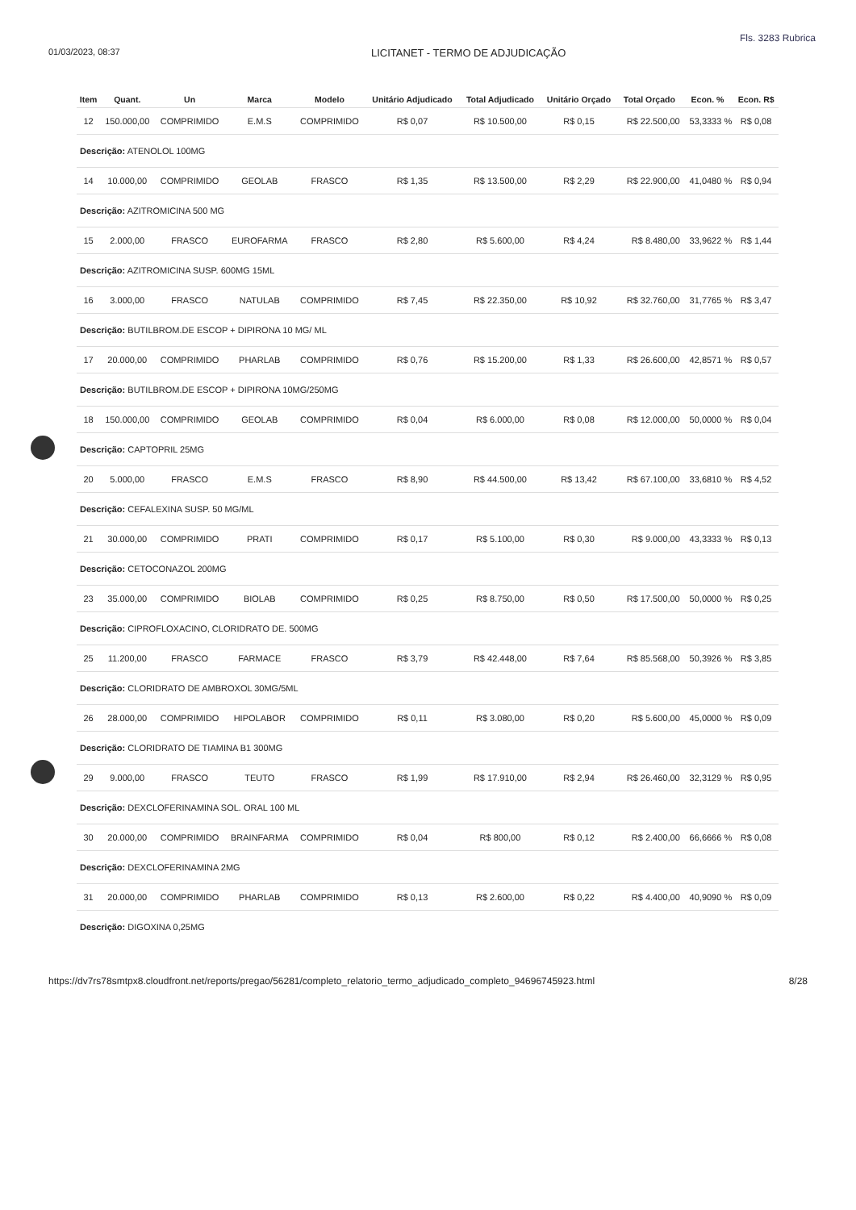01/03/2023, 08:37
LICITANET - TERMO DE ADJUDICAÇÃO
Fls. 3283 Rubrica
| Item | Quant. | Un | Marca | Modelo | Unitário Adjudicado | Total Adjudicado | Unitário Orçado | Total Orçado | Econ. % | Econ. R$ |
| --- | --- | --- | --- | --- | --- | --- | --- | --- | --- | --- |
| 12 | 150.000,00 | COMPRIMIDO | E.M.S | COMPRIMIDO | R$ 0,07 | R$ 10.500,00 | R$ 0,15 | R$ 22.500,00 | 53,3333 % | R$ 0,08 |
| Descrição: ATENOLOL 100MG | | | | | | | | | | |
| 14 | 10.000,00 | COMPRIMIDO | GEOLAB | FRASCO | R$ 1,35 | R$ 13.500,00 | R$ 2,29 | R$ 22.900,00 | 41,0480 % | R$ 0,94 |
| Descrição: AZITROMICINA 500 MG | | | | | | | | | | |
| 15 | 2.000,00 | FRASCO | EUROFARMA | FRASCO | R$ 2,80 | R$ 5.600,00 | R$ 4,24 | R$ 8.480,00 | 33,9622 % | R$ 1,44 |
| Descrição: AZITROMICINA SUSP. 600MG 15ML | | | | | | | | | | |
| 16 | 3.000,00 | FRASCO | NATULAB | COMPRIMIDO | R$ 7,45 | R$ 22.350,00 | R$ 10,92 | R$ 32.760,00 | 31,7765 % | R$ 3,47 |
| Descrição: BUTILBROM.DE ESCOP + DIPIRONA 10 MG/ ML | | | | | | | | | | |
| 17 | 20.000,00 | COMPRIMIDO | PHARLAB | COMPRIMIDO | R$ 0,76 | R$ 15.200,00 | R$ 1,33 | R$ 26.600,00 | 42,8571 % | R$ 0,57 |
| Descrição: BUTILBROM.DE ESCOP + DIPIRONA 10MG/250MG | | | | | | | | | | |
| 18 | 150.000,00 | COMPRIMIDO | GEOLAB | COMPRIMIDO | R$ 0,04 | R$ 6.000,00 | R$ 0,08 | R$ 12.000,00 | 50,0000 % | R$ 0,04 |
| Descrição: CAPTOPRIL 25MG | | | | | | | | | | |
| 20 | 5.000,00 | FRASCO | E.M.S | FRASCO | R$ 8,90 | R$ 44.500,00 | R$ 13,42 | R$ 67.100,00 | 33,6810 % | R$ 4,52 |
| Descrição: CEFALEXINA SUSP. 50 MG/ML | | | | | | | | | | |
| 21 | 30.000,00 | COMPRIMIDO | PRATI | COMPRIMIDO | R$ 0,17 | R$ 5.100,00 | R$ 0,30 | R$ 9.000,00 | 43,3333 % | R$ 0,13 |
| Descrição: CETOCONAZOL 200MG | | | | | | | | | | |
| 23 | 35.000,00 | COMPRIMIDO | BIOLAB | COMPRIMIDO | R$ 0,25 | R$ 8.750,00 | R$ 0,50 | R$ 17.500,00 | 50,0000 % | R$ 0,25 |
| Descrição: CIPROFLOXACINO, CLORIDRATO DE. 500MG | | | | | | | | | | |
| 25 | 11.200,00 | FRASCO | FARMACE | FRASCO | R$ 3,79 | R$ 42.448,00 | R$ 7,64 | R$ 85.568,00 | 50,3926 % | R$ 3,85 |
| Descrição: CLORIDRATO DE AMBROXOL 30MG/5ML | | | | | | | | | | |
| 26 | 28.000,00 | COMPRIMIDO | HIPOLABOR | COMPRIMIDO | R$ 0,11 | R$ 3.080,00 | R$ 0,20 | R$ 5.600,00 | 45,0000 % | R$ 0,09 |
| Descrição: CLORIDRATO DE TIAMINA B1 300MG | | | | | | | | | | |
| 29 | 9.000,00 | FRASCO | TEUTO | FRASCO | R$ 1,99 | R$ 17.910,00 | R$ 2,94 | R$ 26.460,00 | 32,3129 % | R$ 0,95 |
| Descrição: DEXCLOFERINAMINA SOL. ORAL 100 ML | | | | | | | | | | |
| 30 | 20.000,00 | COMPRIMIDO | BRAINFARMA | COMPRIMIDO | R$ 0,04 | R$ 800,00 | R$ 0,12 | R$ 2.400,00 | 66,6666 % | R$ 0,08 |
| Descrição: DEXCLOFERINAMINA 2MG | | | | | | | | | | |
| 31 | 20.000,00 | COMPRIMIDO | PHARLAB | COMPRIMIDO | R$ 0,13 | R$ 2.600,00 | R$ 0,22 | R$ 4.400,00 | 40,9090 % | R$ 0,09 |
| Descrição: DIGOXINA 0,25MG | | | | | | | | | | |
https://dv7rs78smtpx8.cloudfront.net/reports/pregao/56281/completo_relatorio_termo_adjudicado_completo_94696745923.html 8/28